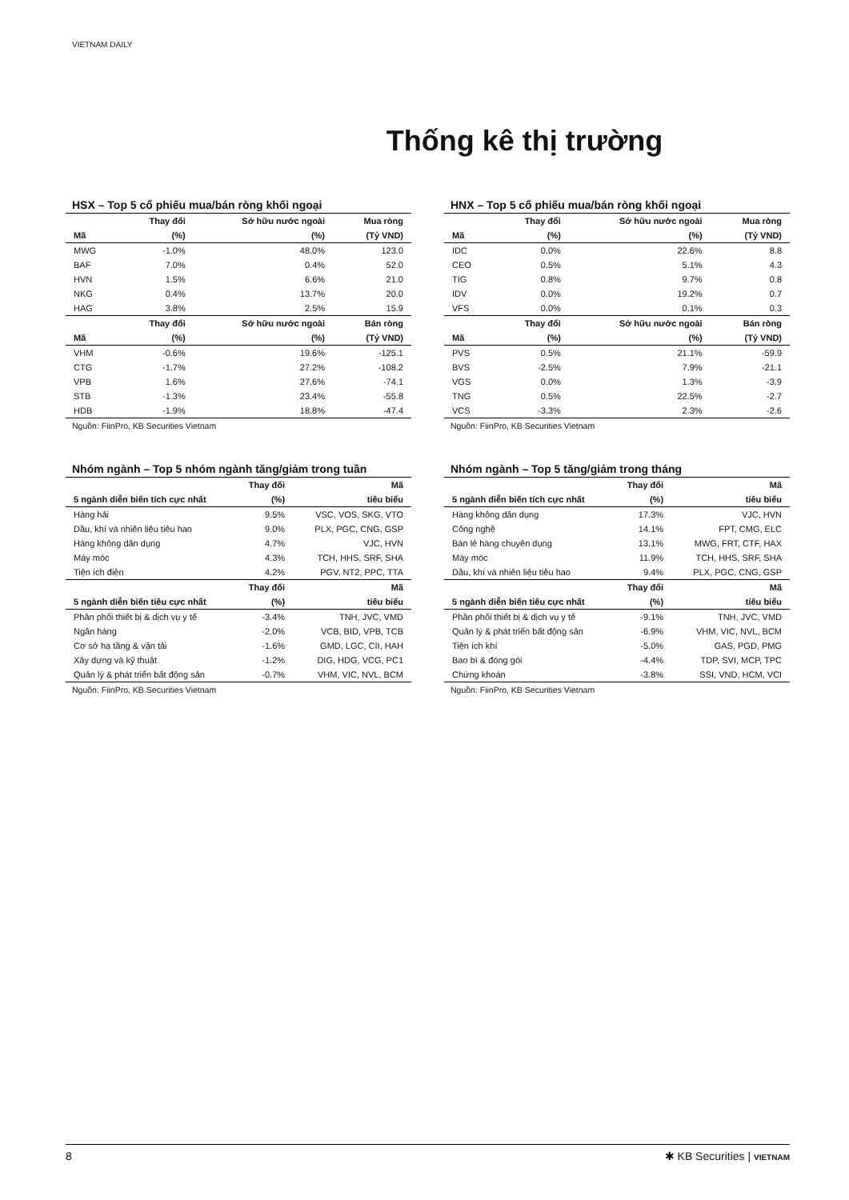VIETNAM DAILY
Thống kê thị trường
HSX – Top 5 cổ phiếu mua/bán ròng khối ngoại
| | Thay đổi | Sở hữu nước ngoài | Mua ròng |
| --- | --- | --- | --- |
| Mã | (%) | (%) | (Tỷ VND) |
| MWG | -1.0% | 48.0% | 123.0 |
| BAF | 7.0% | 0.4% | 52.0 |
| HVN | 1.5% | 6.6% | 21.0 |
| NKG | 0.4% | 13.7% | 20.0 |
| HAG | 3.8% | 2.5% | 15.9 |
| | Thay đổi | Sở hữu nước ngoài | Bán ròng |
| Mã | (%) | (%) | (Tỷ VND) |
| VHM | -0.6% | 19.6% | -125.1 |
| CTG | -1.7% | 27.2% | -108.2 |
| VPB | 1.6% | 27.6% | -74.1 |
| STB | -1.3% | 23.4% | -55.8 |
| HDB | -1.9% | 18.8% | -47.4 |
Nguồn: FiinPro, KB Securities Vietnam
HNX – Top 5 cổ phiếu mua/bán ròng khối ngoại
| | Thay đổi | Sở hữu nước ngoài | Mua ròng |
| --- | --- | --- | --- |
| Mã | (%) | (%) | (Tỷ VND) |
| IDC | 0.0% | 22.6% | 8.8 |
| CEO | 0.5% | 5.1% | 4.3 |
| TIG | 0.8% | 9.7% | 0.8 |
| IDV | 0.0% | 19.2% | 0.7 |
| VFS | 0.0% | 0.1% | 0.3 |
| | Thay đổi | Sở hữu nước ngoài | Bán ròng |
| Mã | (%) | (%) | (Tỷ VND) |
| PVS | 0.5% | 21.1% | -59.9 |
| BVS | -2.5% | 7.9% | -21.1 |
| VGS | 0.0% | 1.3% | -3.9 |
| TNG | 0.5% | 22.5% | -2.7 |
| VCS | -3.3% | 2.3% | -2.6 |
Nguồn: FiinPro, KB Securities Vietnam
Nhóm ngành – Top 5 nhóm ngành tăng/giảm trong tuần
| | Thay đổi | Mã |
| --- | --- | --- |
| 5 ngành diễn biến tích cực nhất | (%) | tiêu biểu |
| Hàng hải | 9.5% | VSC, VOS, SKG, VTO |
| Dầu, khí và nhiên liệu tiêu hao | 9.0% | PLX, PGC, CNG, GSP |
| Hàng không dân dụng | 4.7% | VJC, HVN |
| Máy móc | 4.3% | TCH, HHS, SRF, SHA |
| Tiện ích điện | 4.2% | PGV, NT2, PPC, TTA |
| | Thay đổi | Mã |
| 5 ngành diễn biến tiêu cực nhất | (%) | tiêu biểu |
| Phân phối thiết bị & dịch vụ y tế | -3.4% | TNH, JVC, VMD |
| Ngân hàng | -2.0% | VCB, BID, VPB, TCB |
| Cơ sở hạ tầng & vận tải | -1.6% | GMD, LGC, CII, HAH |
| Xây dựng và kỹ thuật | -1.2% | DIG, HDG, VCG, PC1 |
| Quản lý & phát triển bất động sản | -0.7% | VHM, VIC, NVL, BCM |
Nguồn: FiinPro, KB Securities Vietnam
Nhóm ngành – Top 5 tăng/giảm trong tháng
| | Thay đổi | Mã |
| --- | --- | --- |
| 5 ngành diễn biến tích cực nhất | (%) | tiêu biểu |
| Hàng không dân dụng | 17.3% | VJC, HVN |
| Công nghệ | 14.1% | FPT, CMG, ELC |
| Bán lẻ hàng chuyên dụng | 13.1% | MWG, FRT, CTF, HAX |
| Máy móc | 11.9% | TCH, HHS, SRF, SHA |
| Dầu, khí và nhiên liệu tiêu hao | 9.4% | PLX, PGC, CNG, GSP |
| | Thay đổi | Mã |
| 5 ngành diễn biến tiêu cực nhất | (%) | tiêu biểu |
| Phân phối thiết bị & dịch vụ y tế | -9.1% | TNH, JVC, VMD |
| Quản lý & phát triển bất động sản | -6.9% | VHM, VIC, NVL, BCM |
| Tiện ích khí | -5.0% | GAS, PGD, PMG |
| Bao bì & đóng gói | -4.4% | TDP, SVI, MCP, TPC |
| Chứng khoán | -3.8% | SSI, VND, HCM, VCI |
Nguồn: FiinPro, KB Securities Vietnam
8 ✱ KB Securities | VIETNAM